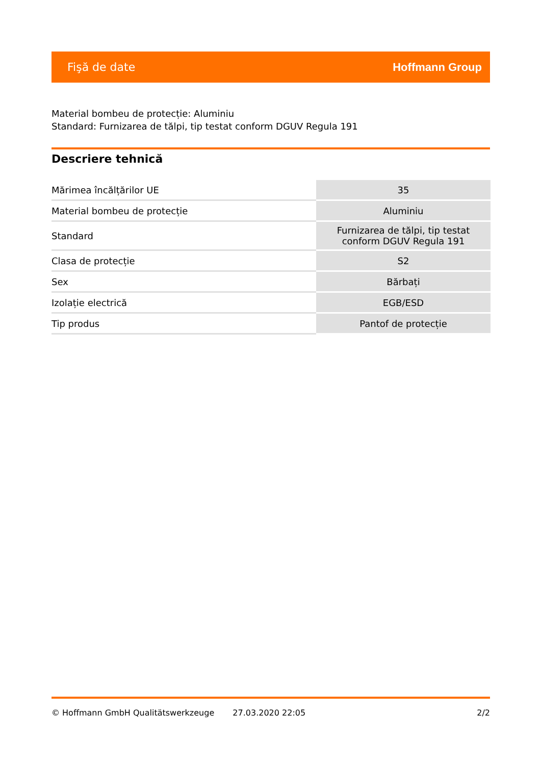Fişă de date Hoffmann Group
Material bombeu de protecție: Aluminiu
Standard: Furnizarea de tălpi, tip testat conform DGUV Regula 191
Descriere tehnică
| Mărimea încălțărilor UE | 35 |
| Material bombeu de protecție | Aluminiu |
| Standard | Furnizarea de tălpi, tip testat conform DGUV Regula 191 |
| Clasa de protecție | S2 |
| Sex | Bărbați |
| Izolație electrică | EGB/ESD |
| Tip produs | Pantof de protecție |
© Hoffmann GmbH Qualitätswerkzeuge 27.03.2020 22:05 2/2